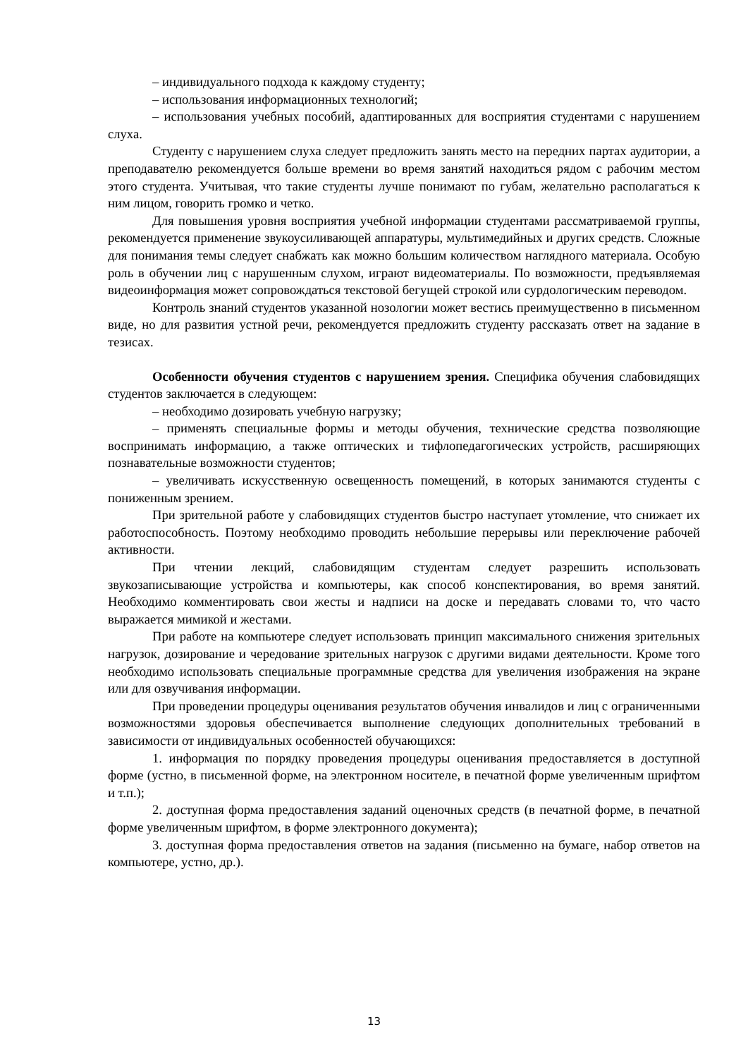– индивидуального подхода к каждому студенту;
– использования информационных технологий;
– использования учебных пособий, адаптированных для восприятия студентами с нарушением слуха.
Студенту с нарушением слуха следует предложить занять место на передних партах аудитории, а преподавателю рекомендуется больше времени во время занятий находиться рядом с рабочим местом этого студента. Учитывая, что такие студенты лучше понимают по губам, желательно располагаться к ним лицом, говорить громко и четко.
Для повышения уровня восприятия учебной информации студентами рассматриваемой группы, рекомендуется применение звукоусиливающей аппаратуры, мультимедийных и других средств. Сложные для понимания темы следует снабжать как можно большим количеством наглядного материала. Особую роль в обучении лиц с нарушенным слухом, играют видеоматериалы. По возможности, предъявляемая видеоинформация может сопровождаться текстовой бегущей строкой или сурдологическим переводом.
Контроль знаний студентов указанной нозологии может вестись преимущественно в письменном виде, но для развития устной речи, рекомендуется предложить студенту рассказать ответ на задание в тезисах.
Особенности обучения студентов с нарушением зрения. Специфика обучения слабовидящих студентов заключается в следующем:
– необходимо дозировать учебную нагрузку;
– применять специальные формы и методы обучения, технические средства позволяющие воспринимать информацию, а также оптических и тифлопедагогических устройств, расширяющих познавательные возможности студентов;
– увеличивать искусственную освещенность помещений, в которых занимаются студенты с пониженным зрением.
При зрительной работе у слабовидящих студентов быстро наступает утомление, что снижает их работоспособность. Поэтому необходимо проводить небольшие перерывы или переключение рабочей активности.
При чтении лекций, слабовидящим студентам следует разрешить использовать звукозаписывающие устройства и компьютеры, как способ конспектирования, во время занятий. Необходимо комментировать свои жесты и надписи на доске и передавать словами то, что часто выражается мимикой и жестами.
При работе на компьютере следует использовать принцип максимального снижения зрительных нагрузок, дозирование и чередование зрительных нагрузок с другими видами деятельности. Кроме того необходимо использовать специальные программные средства для увеличения изображения на экране или для озвучивания информации.
При проведении процедуры оценивания результатов обучения инвалидов и лиц с ограниченными возможностями здоровья обеспечивается выполнение следующих дополнительных требований в зависимости от индивидуальных особенностей обучающихся:
1. информация по порядку проведения процедуры оценивания предоставляется в доступной форме (устно, в письменной форме, на электронном носителе, в печатной форме увеличенным шрифтом и т.п.);
2. доступная форма предоставления заданий оценочных средств (в печатной форме, в печатной форме увеличенным шрифтом, в форме электронного документа);
3. доступная форма предоставления ответов на задания (письменно на бумаге, набор ответов на компьютере, устно, др.).
13